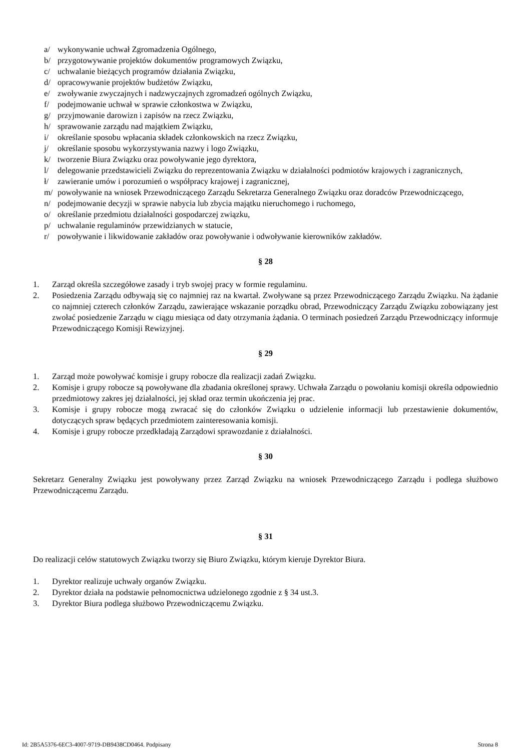a/ wykonywanie uchwał Zgromadzenia Ogólnego,
b/ przygotowywanie projektów dokumentów programowych Związku,
c/ uchwalanie bieżących programów działania Związku,
d/ opracowywanie projektów budżetów Związku,
e/ zwoływanie zwyczajnych i nadzwyczajnych zgromadzeń ogólnych Związku,
f/ podejmowanie uchwał w sprawie członkostwa w Związku,
g/ przyjmowanie darowizn i zapisów na rzecz Związku,
h/ sprawowanie zarządu nad majątkiem Związku,
i/ określanie sposobu wpłacania składek członkowskich na rzecz Związku,
j/ określanie sposobu wykorzystywania nazwy i logo Związku,
k/ tworzenie Biura Związku oraz powoływanie jego dyrektora,
l/ delegowanie przedstawicieli Związku do reprezentowania Związku w działalności podmiotów krajowych i zagranicznych,
ł/ zawieranie umów i porozumień o współpracy krajowej i zagranicznej,
m/ powoływanie na wniosek Przewodniczącego Zarządu Sekretarza Generalnego Związku oraz doradców Przewodniczącego,
n/ podejmowanie decyzji w sprawie nabycia lub zbycia majątku nieruchomego i ruchomego,
o/ określanie przedmiotu działalności gospodarczej związku,
p/ uchwalanie regulaminów przewidzianych w statucie,
r/ powoływanie i likwidowanie zakładów oraz powoływanie i odwoływanie kierowników zakładów.
§ 28
1. Zarząd określa szczegółowe zasady i tryb swojej pracy w formie regulaminu.
2. Posiedzenia Zarządu odbywają się co najmniej raz na kwartał. Zwoływane są przez Przewodniczącego Zarządu Związku. Na żądanie co najmniej czterech członków Zarządu, zawierające wskazanie porządku obrad, Przewodniczący Zarządu Związku zobowiązany jest zwołać posiedzenie Zarządu w ciągu miesiąca od daty otrzymania żądania. O terminach posiedzeń Zarządu Przewodniczący informuje Przewodniczącego Komisji Rewizyjnej.
§ 29
1. Zarząd może powoływać komisje i grupy robocze dla realizacji zadań Związku.
2. Komisje i grupy robocze są powoływane dla zbadania określonej sprawy. Uchwała Zarządu o powołaniu komisji określa odpowiednio przedmiotowy zakres jej działalności, jej skład oraz termin ukończenia jej prac.
3. Komisje i grupy robocze mogą zwracać się do członków Związku o udzielenie informacji lub przestawienie dokumentów, dotyczących spraw będących przedmiotem zainteresowania komisji.
4. Komisje i grupy robocze przedkładają Zarządowi sprawozdanie z działalności.
§ 30
Sekretarz Generalny Związku jest powoływany przez Zarząd Związku na wniosek Przewodniczącego Zarządu i podlega służbowo Przewodniczącemu Zarządu.
§ 31
Do realizacji celów statutowych Związku tworzy się Biuro Związku, którym kieruje Dyrektor Biura.
1. Dyrektor realizuje uchwały organów Związku.
2. Dyrektor działa na podstawie pełnomocnictwa udzielonego zgodnie z § 34 ust.3.
3. Dyrektor Biura podlega służbowo Przewodniczącemu Związku.
Id: 2B5A5376-6EC3-4007-9719-DB9438CD0464. Podpisany Strona 8